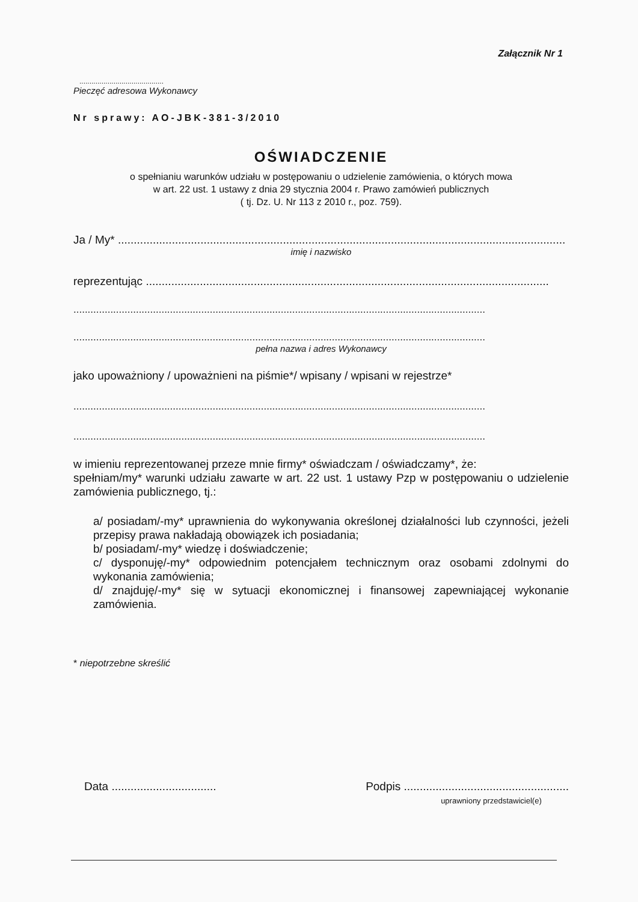Załącznik Nr 1
..........................................
Pieczęć adresowa Wykonawcy
Nr sprawy: AO-JBK-381-3/2010
OŚWIADCZENIE
o spełnianiu warunków udziału w postępowaniu o udzielenie zamówienia, o których mowa
w art. 22 ust. 1 ustawy z dnia 29 stycznia 2004 r. Prawo zamówień publicznych
( tj. Dz. U. Nr 113 z 2010 r., poz. 759).
Ja / My* .............................................................................................................................................
imię i nazwisko
reprezentując ...............................................................................................................................
.................................................................................................................................................
.................................................................................................................................................
pełna nazwa i adres Wykonawcy
jako upoważniony / upoważnieni na piśmie*/ wpisany / wpisani w rejestrze*
.................................................................................................................................................
.................................................................................................................................................
w imieniu reprezentowanej przeze mnie firmy* oświadczam / oświadczamy*, że:
spełniam/my* warunki udziału zawarte w art. 22 ust. 1 ustawy Pzp w postępowaniu o udzielenie zamówienia publicznego, tj.:
a/ posiadam/-my* uprawnienia do wykonywania określonej działalności lub czynności, jeżeli przepisy prawa nakładają obowiązek ich posiadania;
b/ posiadam/-my* wiedzę i doświadczenie;
c/ dysponuję/-my* odpowiednim potencjałem technicznym oraz osobami zdolnymi do wykonania zamówienia;
d/ znajduję/-my* się w sytuacji ekonomicznej i finansowej zapewniającej wykonanie zamówienia.
* niepotrzebne skreślić
Data ................................. Podpis ....................................................
uprawniony przedstawiciel(e)